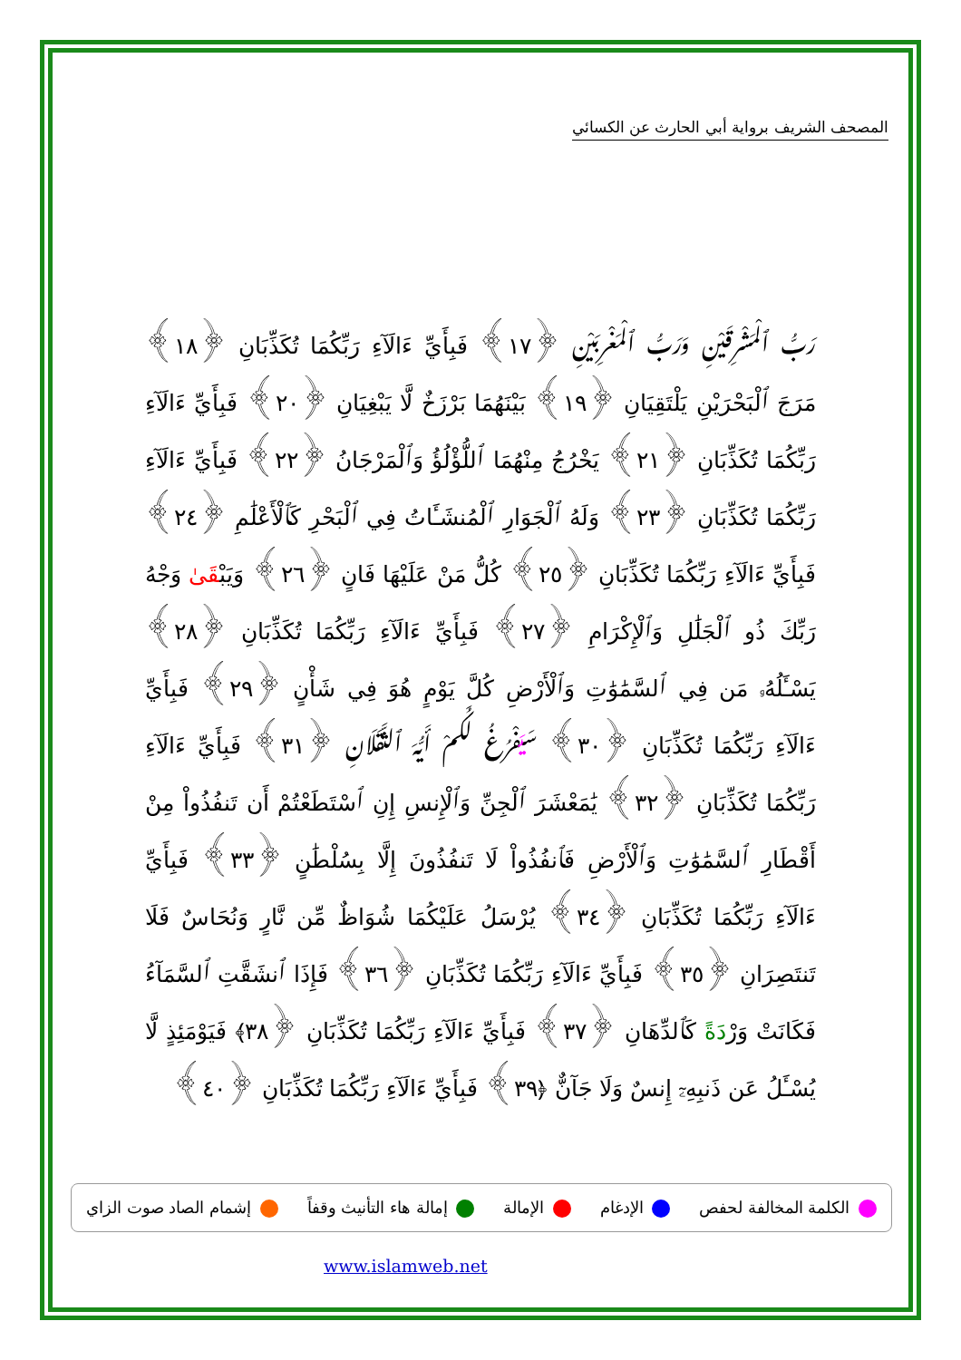المصحف الشريف برواية أبي الحارث عن الكسائي
رَبُّ ٱلْمَشْرِقَيْنِ وَرَبُّ ٱلْمَغْرِبَيْنِ ﴿١٧﴾ فَبِأَيِّ ءَالَآءِ رَبِّكُمَا تُكَذِّبَانِ ﴿١٨﴾ مَرَجَ ٱلْبَحْرَيْنِ يَلْتَقِيَانِ ﴿١٩﴾ بَيْنَهُمَا بَرْزَخٌ لَّا يَبْغِيَانِ ﴿٢٠﴾ فَبِأَيِّ ءَالَآءِ رَبِّكُمَا تُكَذِّبَانِ ﴿٢١﴾ يَخْرُجُ مِنْهُمَا ٱللُّؤْلُؤُ وَٱلْمَرْجَانُ ﴿٢٢﴾ فَبِأَيِّ ءَالَآءِ رَبِّكُمَا تُكَذِّبَانِ ﴿٢٣﴾ وَلَهُ ٱلْجَوَارِ ٱلْمُنشَـَٔاتُ فِي ٱلْبَحْرِ كَٱلْأَعْلَٰمِ ﴿٢٤﴾ فَبِأَيِّ ءَالَآءِ رَبِّكُمَا تُكَذِّبَانِ ﴿٢٥﴾ كُلُّ مَنْ عَلَيْهَا فَانٍ ﴿٢٦﴾ وَيَبْقَىٰ وَجْهُ رَبِّكَ ذُو ٱلْجَلَٰلِ وَٱلْإِكْرَامِ ﴿٢٧﴾ فَبِأَيِّ ءَالَآءِ رَبِّكُمَا تُكَذِّبَانِ ﴿٢٨﴾ يَسْـَٔلُهُۥ مَن فِي ٱلسَّمَٰوَٰتِ وَٱلْأَرْضِ كُلَّ يَوْمٍ هُوَ فِي شَأْنٍ ﴿٢٩﴾ فَبِأَيِّ ءَالَآءِ رَبِّكُمَا تُكَذِّبَانِ ﴿٣٠﴾ سَيَفْرُغُ لَكُمْ أَيُّهَ ٱلثَّقَلَانِ ﴿٣١﴾ فَبِأَيِّ ءَالَآءِ رَبِّكُمَا تُكَذِّبَانِ ﴿٣٢﴾ يَٰمَعْشَرَ ٱلْجِنِّ وَٱلْإِنسِ إِنِ ٱسْتَطَعْتُمْ أَن تَنفُذُواْ مِنْ أَقْطَارِ ٱلسَّمَٰوَٰتِ وَٱلْأَرْضِ فَٱنفُذُواْ لَا تَنفُذُونَ إِلَّا بِسُلْطَٰنٍ ﴿٣٣﴾ فَبِأَيِّ ءَالَآءِ رَبِّكُمَا تُكَذِّبَانِ ﴿٣٤﴾ يُرْسَلُ عَلَيْكُمَا شُوَاظٌ مِّن نَّارٍ وَنُحَاسٌ فَلَا تَنتَصِرَانِ ﴿٣٥﴾ فَبِأَيِّ ءَالَآءِ رَبِّكُمَا تُكَذِّبَانِ ﴿٣٦﴾ فَإِذَا ٱنشَقَّتِ ٱلسَّمَآءُ فَكَانَتْ وَرْدَةً كَٱلدِّهَانِ ﴿٣٧﴾ فَبِأَيِّ ءَالَآءِ رَبِّكُمَا تُكَذِّبَانِ ﴿٣٨﴾ فَيَوْمَئِذٍ لَّا يُسْـَٔلُ عَن ذَنبِهِۦٓ إِنسٌ وَلَا جَآنٌّ ﴿٣٩﴾ فَبِأَيِّ ءَالَآءِ رَبِّكُمَا تُكَذِّبَانِ ﴿٤٠﴾
الكلمة المخالفة لحفص الإدغام الإمالة إمالة هاء التأنيث وقفاً إشمام الصاد صوت الزاي
www.islamweb.net